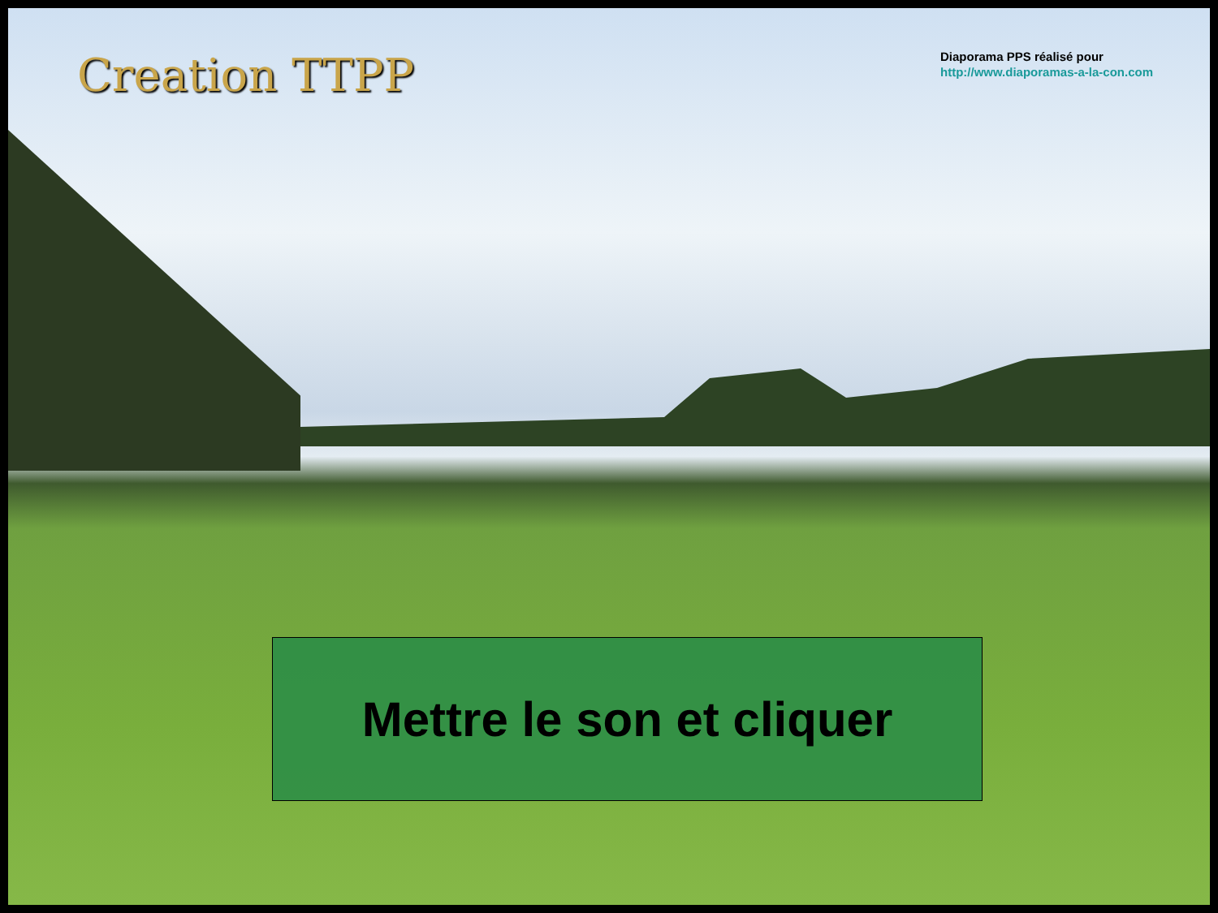Creation TTPP
Diaporama PPS réalisé pour
http://www.diaporamas-a-la-con.com
Mettre le son et cliquer